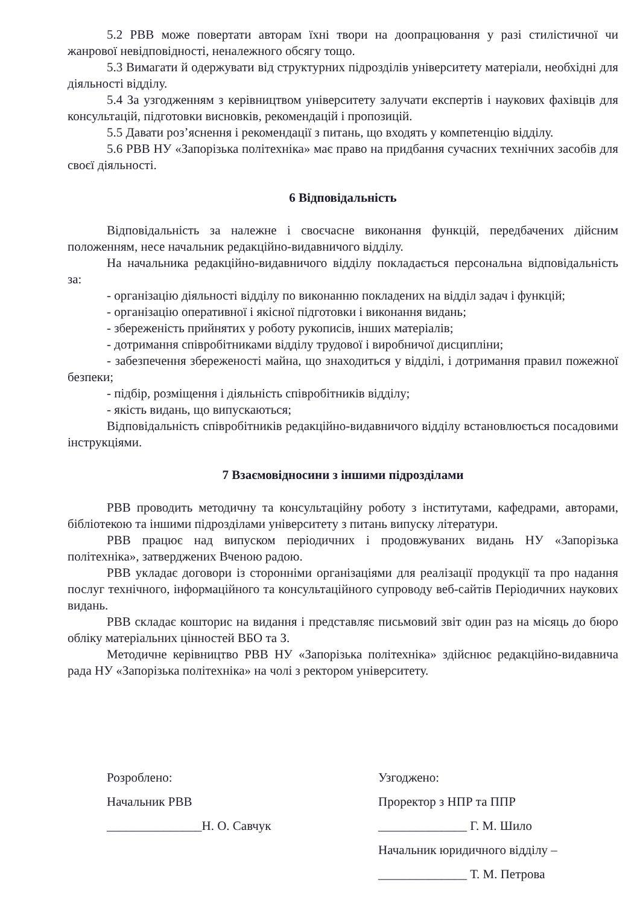5.2 РВВ може повертати авторам їхні твори на доопрацювання у разі стилістичної чи жанрової невідповідності, неналежного обсягу тощо.
5.3 Вимагати й одержувати від структурних підрозділів університету матеріали, необхідні для діяльності відділу.
5.4 За узгодженням з керівництвом університету залучати експертів і наукових фахівців для консультацій, підготовки висновків, рекомендацій і пропозицій.
5.5 Давати роз’яснення і рекомендації з питань, що входять у компетенцію відділу.
5.6 РВВ НУ «Запорізька політехніка» має право на придбання сучасних технічних засобів для своєї діяльності.
6 Відповідальність
Відповідальність за належне і своєчасне виконання функцій, передбачених дійсним положенням, несе начальник редакційно-видавничого відділу.
На начальника редакційно-видавничого відділу покладається персональна відповідальність за:
- організацію діяльності відділу по виконанню покладених на відділ задач і функцій;
- організацію оперативної і якісної підготовки і виконання видань;
- збереженість прийнятих у роботу рукописів, інших матеріалів;
- дотримання співробітниками відділу трудової і виробничої дисципліни;
- забезпечення збереженості майна, що знаходиться у відділі, і дотримання правил пожежної безпеки;
- підбір, розміщення і діяльність співробітників відділу;
- якість видань, що випускаються;
Відповідальність співробітників редакційно-видавничого відділу встановлюється посадовими інструкціями.
7 Взаємовідносини з іншими підрозділами
РВВ проводить методичну та консультаційну роботу з інститутами, кафедрами, авторами, бібліотекою та іншими підрозділами університету з питань випуску літератури.
РВВ працює над випуском періодичних і продовжуваних видань НУ «Запорізька політехніка», затверджених Вченою радою.
РВВ укладає договори із сторонніми організаціями для реалізації продукції та про надання послуг технічного, інформаційного та консультаційного супроводу веб-сайтів Періодичних наукових видань.
РВВ складає кошторис на видання і представляє письмовий звіт один раз на місяць до бюро обліку матеріальних цінностей ВБО та З.
Методичне керівництво РВВ НУ «Запорізька політехніка» здійснює редакційно-видавнича рада НУ «Запорізька політехніка» на чолі з ректором університету.
Розроблено:
Начальник РВВ
_______________Н. О. Савчук
Узгоджено:
Проректор з НПР та ППР
______________ Г. М. Шило
Начальник юридичного відділу –
______________ Т. М. Петрова